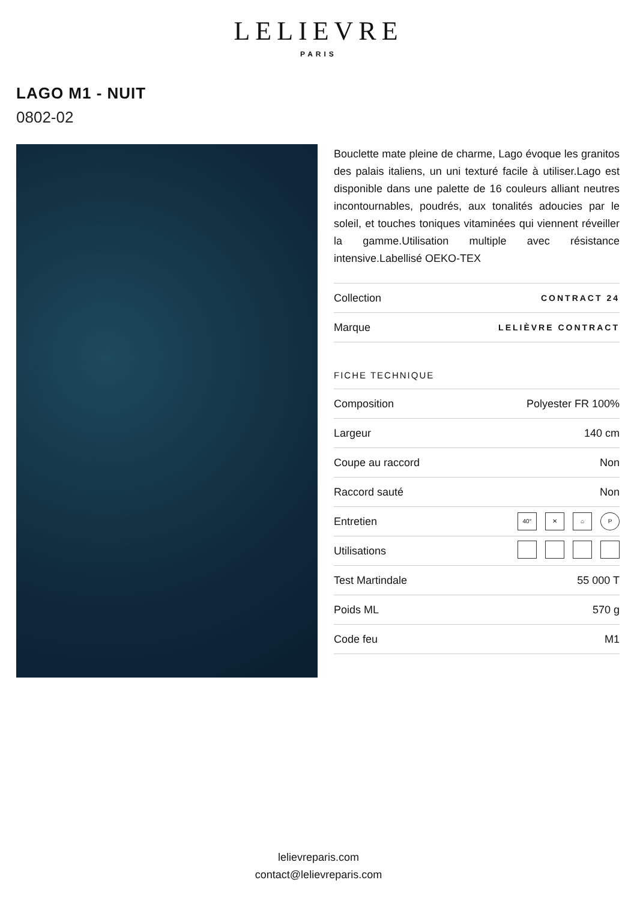LELIEVRE
PARIS
LAGO M1 - NUIT
0802-02
Bouclette mate pleine de charme, Lago évoque les granitos des palais italiens, un uni texturé facile à utiliser.Lago est disponible dans une palette de 16 couleurs alliant neutres incontournables, poudrés, aux tonalités adoucies par le soleil, et touches toniques vitaminées qui viennent réveiller la gamme.Utilisation multiple avec résistance intensive.Labellisé OEKO-TEX
| Collection | CONTRACT 24 |
| Marque | LELIÈVRE CONTRACT |
FICHE TECHNIQUE
| Composition | Polyester FR 100% |
| Largeur | 140 cm |
| Coupe au raccord | Non |
| Raccord sauté | Non |
| Entretien | 40° ✕ ⌂ P |
| Utilisations | |
| Test Martindale | 55 000 T |
| Poids ML | 570 g |
| Code feu | M1 |
lelievreparis.com
contact@lelievreparis.com